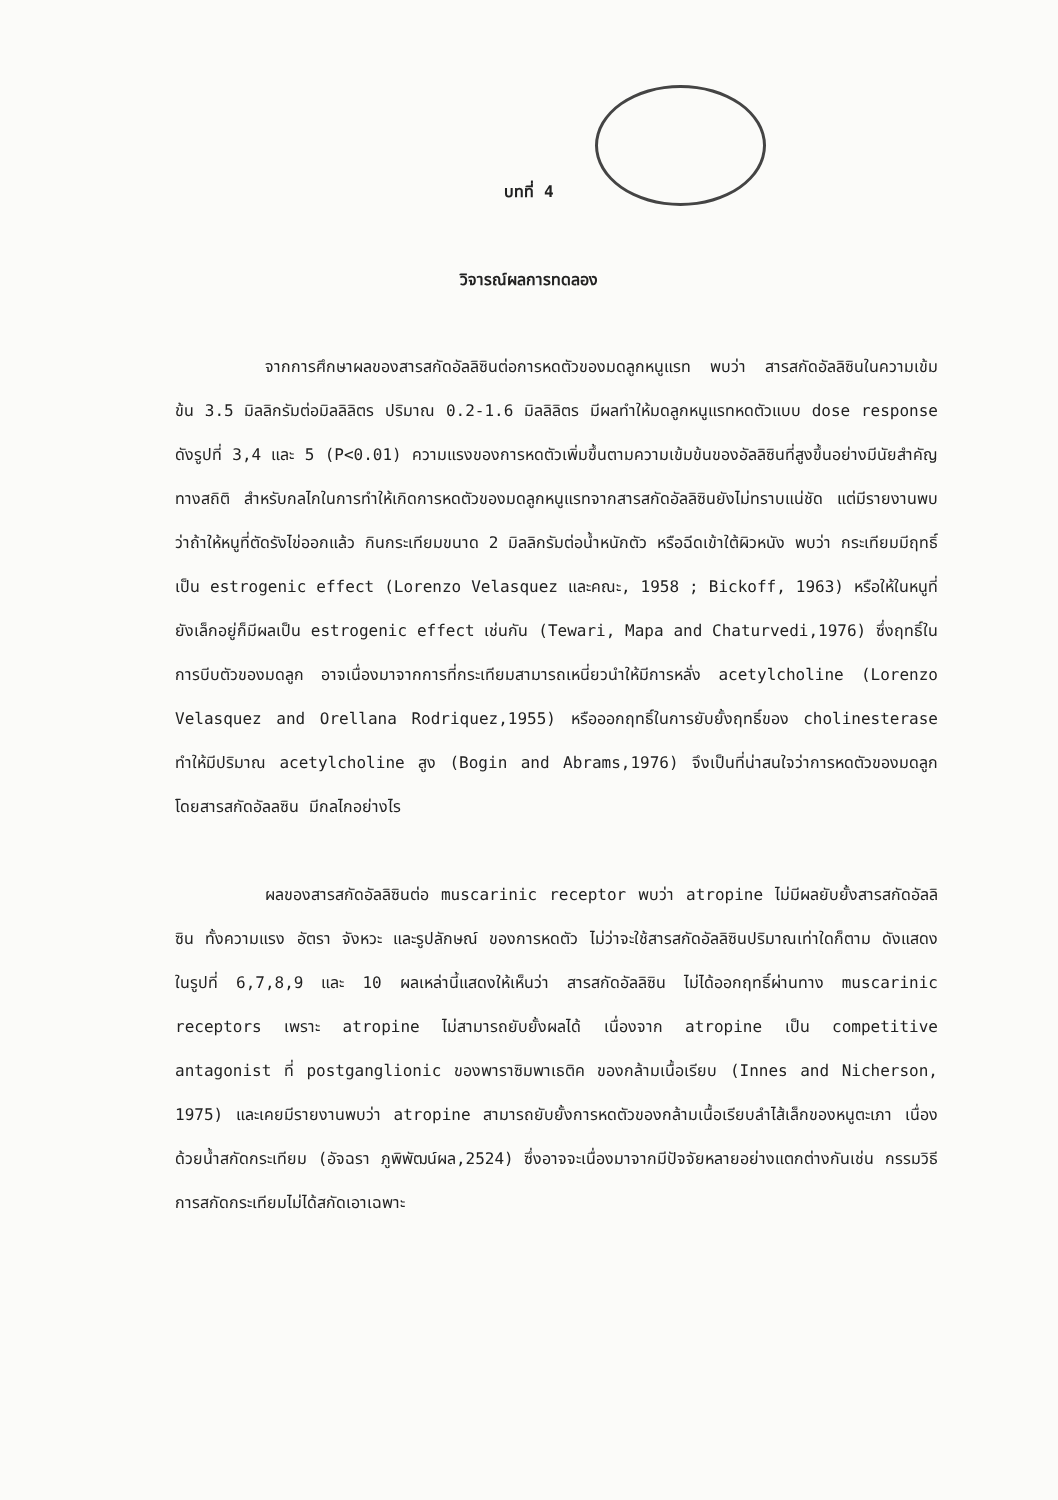บทที่ 4
วิจารณ์ผลการทดลอง
จากการศึกษาผลของสารสกัดอัลลิซินต่อการหดตัวของมดลูกหนูแรท พบว่า สารสกัดอัลลิซินในความเข้มข้น 3.5 มิลลิกรัมต่อมิลลิลิตร ปริมาณ 0.2-1.6 มิลลิลิตร มีผลทำให้มดลูกหนูแรทหดตัวแบบ dose response ดังรูปที่ 3,4 และ 5 (P<0.01) ความแรงของการหดตัวเพิ่มขึ้นตามความเข้มข้นของอัลลิซินที่สูงขึ้นอย่างมีนัยสำคัญทางสถิติ สำหรับกลไกในการทำให้เกิดการหดตัวของมดลูกหนูแรทจากสารสกัดอัลลิซินยังไม่ทราบแน่ชัด แต่มีรายงานพบว่าถ้าให้หนูที่ตัดรังไข่ออกแล้ว กินกระเทียมขนาด 2 มิลลิกรัมต่อน้ำหนักตัว หรือฉีดเข้าใต้ผิวหนัง พบว่า กระเทียมมีฤทธิ์เป็น estrogenic effect (Lorenzo Velasquez และคณะ, 1958 ; Bickoff, 1963) หรือให้ในหนูที่ยังเล็กอยู่ก็มีผลเป็น estrogenic effect เช่นกัน (Tewari, Mapa and Chaturvedi,1976) ซึ่งฤทธิ์ในการบีบตัวของมดลูก อาจเนื่องมาจากการที่กระเทียมสามารถเหนี่ยวนำให้มีการหลั่ง acetylcholine (Lorenzo Velasquez and Orellana Rodriquez,1955) หรือออกฤทธิ์ในการยับยั้งฤทธิ์ของ cholinesterase ทำให้มีปริมาณ acetylcholine สูง (Bogin and Abrams,1976) จึงเป็นที่น่าสนใจว่าการหดตัวของมดลูกโดยสารสกัดอัลลซิน มีกลไกอย่างไร
ผลของสารสกัดอัลลิซินต่อ muscarinic receptor พบว่า atropine ไม่มีผลยับยั้งสารสกัดอัลลิซิน ทั้งความแรง อัตรา จังหวะ และรูปลักษณ์ ของการหดตัว ไม่ว่าจะใช้สารสกัดอัลลิซินปริมาณเท่าใดก็ตาม ดังแสดงในรูปที่ 6,7,8,9 และ 10 ผลเหล่านี้แสดงให้เห็นว่า สารสกัดอัลลิซิน ไม่ได้ออกฤทธิ์ผ่านทาง muscarinic receptors เพราะ atropine ไม่สามารถยับยั้งผลได้ เนื่องจาก atropine เป็น competitive antagonist ที่ postganglionic ของพาราซิมพาเธติค ของกล้ามเนื้อเรียบ (Innes and Nicherson, 1975) และเคยมีรายงานพบว่า atropine สามารถยับยั้งการหดตัวของกล้ามเนื้อเรียบลำไส้เล็กของหนูตะเภา เนื่องด้วยน้ำสกัดกระเทียม (อัจฉรา ภูพิพัฒน์ผล,2524) ซึ่งอาจจะเนื่องมาจากมีปัจจัยหลายอย่างแตกต่างกันเช่น กรรมวิธีการสกัดกระเทียมไม่ได้สกัดเอาเฉพาะ